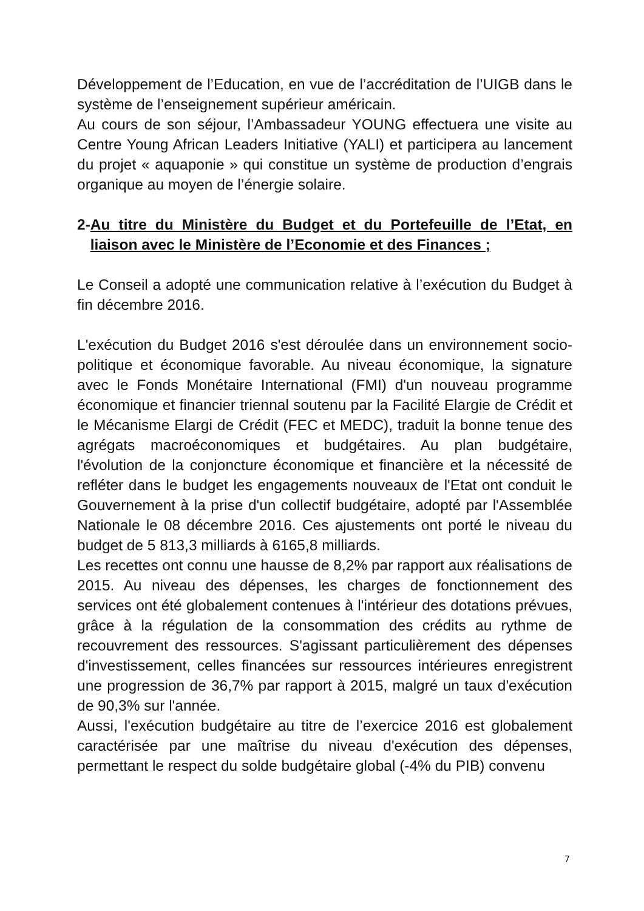Développement de l’Education, en vue de l’accréditation de l’UIGB dans le système de l’enseignement supérieur américain.
Au cours de son séjour, l’Ambassadeur YOUNG effectuera une visite au Centre Young African Leaders Initiative (YALI) et participera au lancement du projet « aquaponie » qui constitue un système de production d’engrais organique au moyen de l’énergie solaire.
2- Au titre du Ministère du Budget et du Portefeuille de l’Etat, en liaison avec le Ministère de l’Economie et des Finances ;
Le Conseil a adopté une communication relative à l’exécution du Budget à fin décembre 2016.
L'exécution du Budget 2016 s'est déroulée dans un environnement socio-politique et économique favorable. Au niveau économique, la signature avec le Fonds Monétaire International (FMI) d'un nouveau programme économique et financier triennal soutenu par la Facilité Elargie de Crédit et le Mécanisme Elargi de Crédit (FEC et MEDC), traduit la bonne tenue des agrégats macroéconomiques et budgétaires. Au plan budgétaire, l'évolution de la conjoncture économique et financière et la nécessité de refléter dans le budget les engagements nouveaux de l'Etat ont conduit le Gouvernement à la prise d'un collectif budgétaire, adopté par l'Assemblée Nationale le 08 décembre 2016. Ces ajustements ont porté le niveau du budget de 5 813,3 milliards à 6165,8 milliards.
Les recettes ont connu une hausse de 8,2% par rapport aux réalisations de 2015. Au niveau des dépenses, les charges de fonctionnement des services ont été globalement contenues à l'intérieur des dotations prévues, grâce à la régulation de la consommation des crédits au rythme de recouvrement des ressources. S'agissant particulièrement des dépenses d'investissement, celles financées sur ressources intérieures enregistrent une progression de 36,7% par rapport à 2015, malgré un taux d'exécution de 90,3% sur l'année.
Aussi, l'exécution budgétaire au titre de l’exercice 2016 est globalement caractérisée par une maîtrise du niveau d'exécution des dépenses, permettant le respect du solde budgétaire global (-4% du PIB) convenu
7